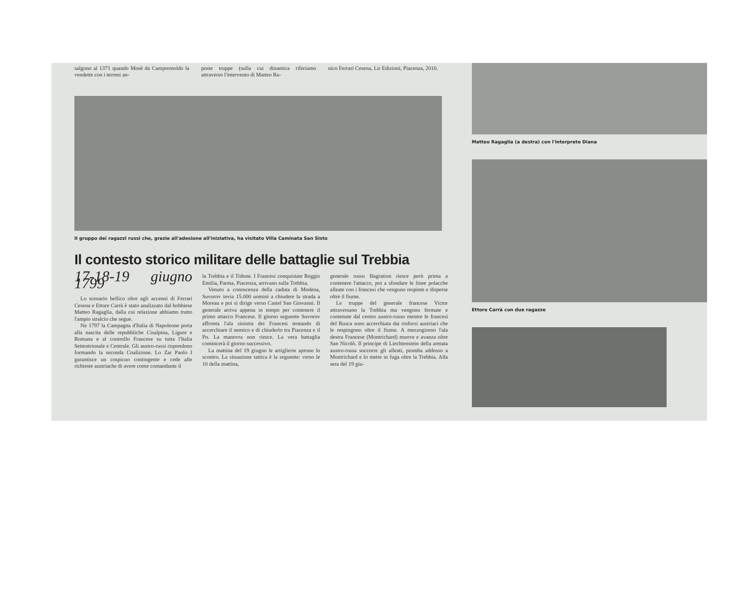salgono al 1371 quando Mosè da Campremoldo la vendette con i terreni an-
poste truppe (sulla cui dinamica riferiamo attraverso l'intervento di Matteo Ra-
nico Ferrari Cesena, Lir Edizioni, Piacenza, 2010.
Il gruppo dei ragazzi russi che, grazie all'adesione all'iniziativa, ha visitato Villa Caminata San Sisto
Il contesto storico militare delle battaglie sul Trebbia
17-18-19 giugno 1799
Lo scenario bellico oltre agli accenni di Ferrari Cesena e Ettore Carrà è stato analizzato dal bobbiese Matteo Ragaglia, dalla cui relazione abbiamo tratto l'ampio stralcio che segue.
Ne 1797 la Campagna d'Italia di Napoleone porta alla nascita delle repubbliche Cisalpina, Ligure e Romana e al controllo Francese su tutta l'Italia Settentrionale e Centrale. Gli austro-russi rispondono formando la seconda Coalizione. Lo Zar Paolo I garantisce un cospicuo contingente e cede alle richieste austriache di avere come comandante il
la Trebbia e il Tidone. I Francesi conquistate Reggio Emilia, Parma, Piacenza, arrivano sulla Trebbia.
Venuto a conoscenza della caduta di Modena, Suvorov invia 15.000 uomini a chiudere la strada a Moreau e poi si dirige verso Castel San Giovanni. Il generale arriva appena in tempo per contenere il primo attacco Francese. Il giorno seguente Suvorov affronta l'ala sinistra dei Francesi tentando di accerchiare il nemico e di chiuderlo tra Piacenza e il Po. La manovra non riesce. La vera battaglia comincerà il giorno successivo.
La mattina del 19 giugno le artiglierie aprono lo scontro. La situazione tattica è la seguente: verso le 10 della mattina,
generale russo Bagration riesce però prima a contenere l'attacco, poi a sfondare le linee polacche alleate con i francesi che vengono respinte e disperse oltre il fiume.
Le truppe del generale francese Victor attraversano la Trebbia ma vengono fermate e contenute dal centro austro-russo mentre le francesi del Rusca sono accerchiata dai rinforzi austriaci che le respingono oltre il fiume. A mezzogiorno l'ala destra Francese (Montrichard) muove e avanza oltre San Nicolò. Il principe di Liechtenstein della armata austro-russa soccorre gli alleati, piomba addosso a Montrichard e lo mette in fuga oltre la Trebbia. Alla sera del 19 giu-
Matteo Ragaglia (a destra) con l'interprete Diana
Ettore Carrà con due ragazze